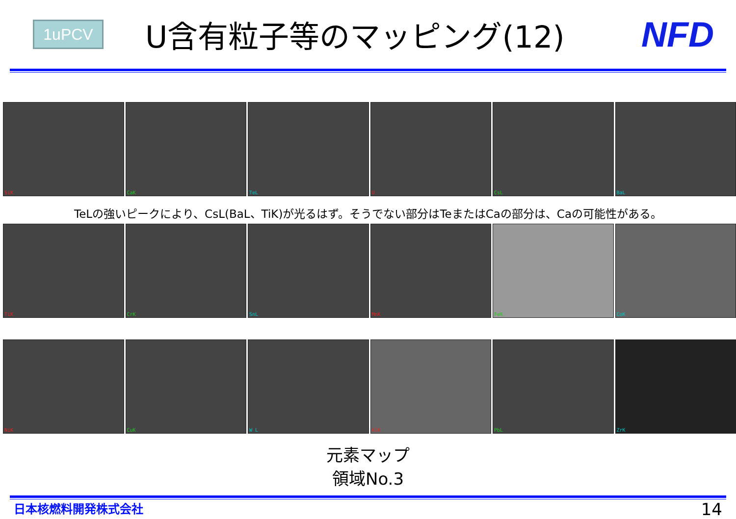1uPCV
U含有粒子等のマッピング(12)
NFD
SiK
CaK
TeL
U
CsL
BaL
TeLの強いピークにより、CsL(BaL、TiK)が光るはず。そうでない部分はTeまたはCaの部分は、Caの可能性がある。
TiK
CrK
SnL
MnK
FeK
CoK
NiK
CuK
W L
AlK
PbL
ZrK
元素マップ
領域No.3
日本核燃料開発株式会社
14